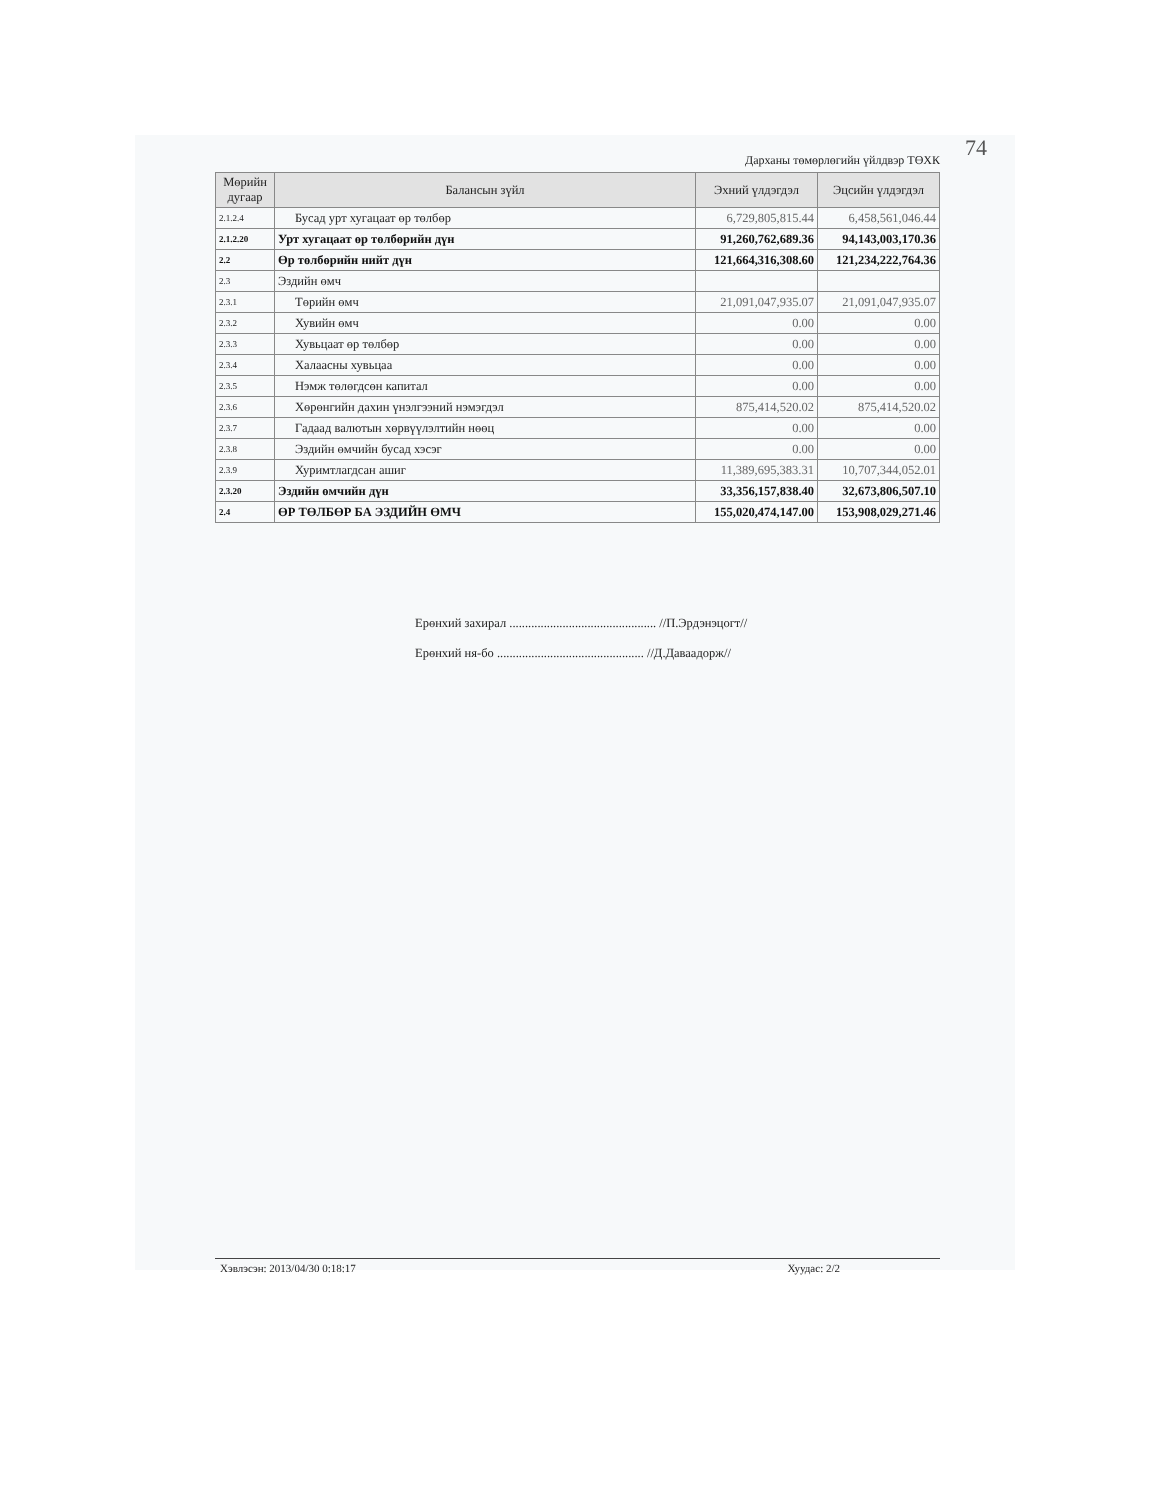74
Дарханы төмөрлөгийн үйлдвэр ТӨХК
| Мөрийн дугаар | Балансын зүйл | Эхний үлдэгдэл | Эцсийн үлдэгдэл |
| --- | --- | --- | --- |
| 2.1.2.4 | Бусад урт хугацаат өр төлбөр | 6,729,805,815.44 | 6,458,561,046.44 |
| 2.1.2.20 | Урт хугацаат өр төлбөрийн дүн | 91,260,762,689.36 | 94,143,003,170.36 |
| 2.2 | Өр төлбөрийн нийт дүн | 121,664,316,308.60 | 121,234,222,764.36 |
| 2.3 | Эздийн өмч | | |
| 2.3.1 | Төрийн өмч | 21,091,047,935.07 | 21,091,047,935.07 |
| 2.3.2 | Хувийн өмч | 0.00 | 0.00 |
| 2.3.3 | Хувьцаат өр төлбөр | 0.00 | 0.00 |
| 2.3.4 | Халаасны хувьцаа | 0.00 | 0.00 |
| 2.3.5 | Нэмж төлөгдсөн капитал | 0.00 | 0.00 |
| 2.3.6 | Хөрөнгийн дахин үнэлгээний нэмэгдэл | 875,414,520.02 | 875,414,520.02 |
| 2.3.7 | Гадаад валютын хөрвүүлэлтийн нөөц | 0.00 | 0.00 |
| 2.3.8 | Эздийн өмчийн бусад хэсэг | 0.00 | 0.00 |
| 2.3.9 | Хуримтлагдсан ашиг | 11,389,695,383.31 | 10,707,344,052.01 |
| 2.3.20 | Эздийн өмчийн дүн | 33,356,157,838.40 | 32,673,806,507.10 |
| 2.4 | ӨР ТӨЛБӨР БА ЭЗДИЙН ӨМЧ | 155,020,474,147.00 | 153,908,029,271.46 |
Ерөнхий захирал ............................................... //П.Эрдэнэцогт//
Ерөнхий ня-бо ............................................... //Д.Даваадорж//
Хэвлэсэн: 2013/04/30 0:18:17 Хуудас: 2/2